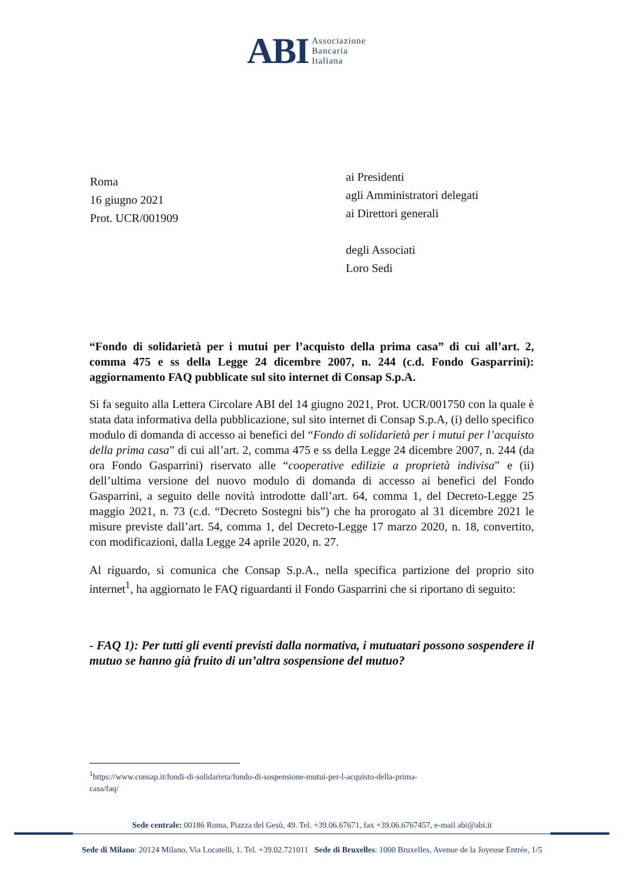ABI Associazione
Bancaria
Italiana
Roma
16 giugno 2021
Prot. UCR/001909
ai Presidenti
agli Amministratori delegati
ai Direttori generali
degli Associati
Loro Sedi
“Fondo di solidarietà per i mutui per l’acquisto della prima casa” di cui all’art. 2, comma 475 e ss della Legge 24 dicembre 2007, n. 244 (c.d. Fondo Gasparrini): aggiornamento FAQ pubblicate sul sito internet di Consap S.p.A.
Si fa seguito alla Lettera Circolare ABI del 14 giugno 2021, Prot. UCR/001750 con la quale è stata data informativa della pubblicazione, sul sito internet di Consap S.p.A, (i) dello specifico modulo di domanda di accesso ai benefici del “Fondo di solidarietà per i mutui per l’acquisto della prima casa” di cui all’art. 2, comma 475 e ss della Legge 24 dicembre 2007, n. 244 (da ora Fondo Gasparrini) riservato alle “cooperative edilizie a proprietà indivisa” e (ii) dell’ultima versione del nuovo modulo di domanda di accesso ai benefici del Fondo Gasparrini, a seguito delle novità introdotte dall’art. 64, comma 1, del Decreto-Legge 25 maggio 2021, n. 73 (c.d. “Decreto Sostegni bis”) che ha prorogato al 31 dicembre 2021 le misure previste dall’art. 54, comma 1, del Decreto-Legge 17 marzo 2020, n. 18, convertito, con modificazioni, dalla Legge 24 aprile 2020, n. 27.
Al riguardo, si comunica che Consap S.p.A., nella specifica partizione del proprio sito internet<sup>1</sup>, ha aggiornato le FAQ riguardanti il Fondo Gasparrini che si riportano di seguito:
- FAQ 1): Per tutti gli eventi previsti dalla normativa, i mutuatari possono sospendere il mutuo se hanno già fruito di un’altra sospensione del mutuo?
<sup>1</sup> https://www.consap.it/fondi-di-solidarieta/fondo-di-sospensione-mutui-per-l-acquisto-della-prima-
casa/faq/
Sede centrale: 00186 Roma, Piazza del Gesù, 49. Tel. +39.06.67671, fax +39.06.6767457, e-mail abi@abi.it
Sede di Milano: 20124 Milano, Via Locatelli, 1. Tel. +39.02.721011 Sede di Bruxelles: 1000 Bruxelles, Avenue de la Joyeuse Entrée, 1/5